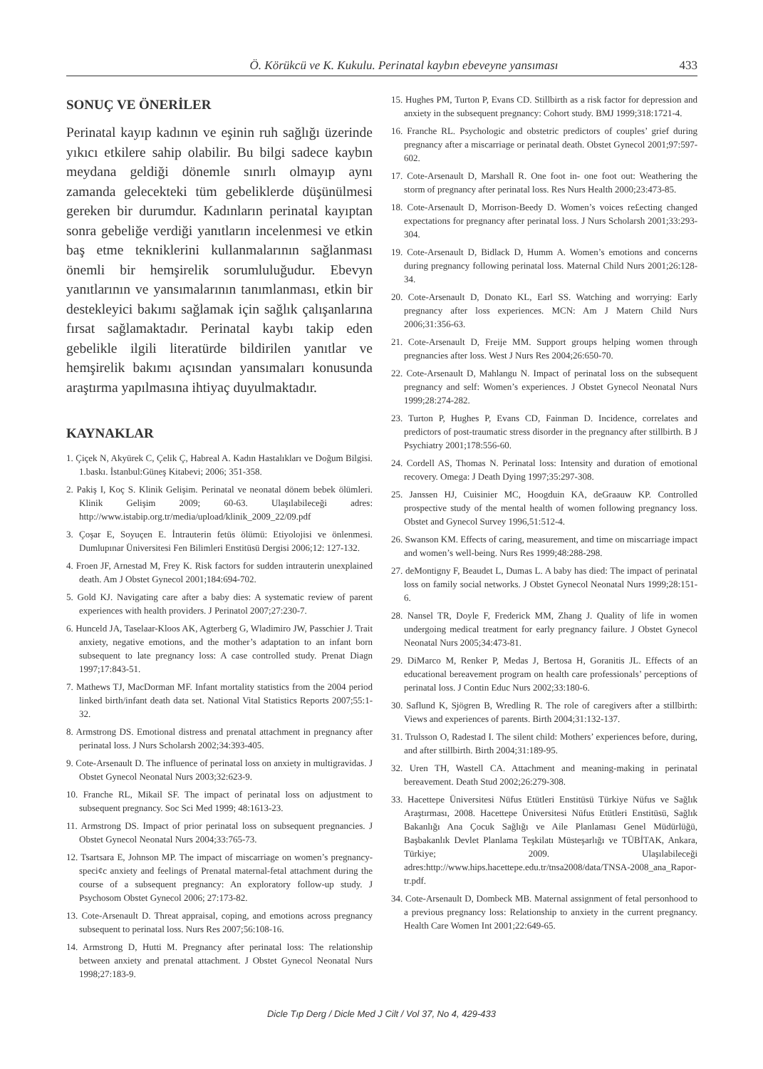Ö. Körükcü ve K. Kukulu. Perinatal kaybın ebeveyne yansıması 433
SONUÇ VE ÖNERİLER
Perinatal kayıp kadının ve eşinin ruh sağlığı üzerinde yıkıcı etkilere sahip olabilir. Bu bilgi sadece kaybın meydana geldiği dönemle sınırlı olmayıp aynı zamanda gelecekteki tüm gebeliklerde düşünülmesi gereken bir durumdur. Kadınların perinatal kayıptan sonra gebeliğe verdiği yanıtların incelenmesi ve etkin baş etme tekniklerini kullanmalarının sağlanması önemli bir hemşirelik sorumluluğudur. Ebevyn yanıtlarının ve yansımalarının tanımlanması, etkin bir destekleyici bakımı sağlamak için sağlık çalışanlarına fırsat sağlamaktadır. Perinatal kaybı takip eden gebelikle ilgili literatürde bildirilen yanıtlar ve hemşirelik bakımı açısından yansımaları konusunda araştırma yapılmasına ihtiyaç duyulmaktadır.
KAYNAKLAR
1. Çiçek N, Akyürek C, Çelik Ç, Habreal A. Kadın Hastalıkları ve Doğum Bilgisi. 1.baskı. İstanbul:Güneş Kitabevi; 2006; 351-358.
2. Pakiş I, Koç S. Klinik Gelişim. Perinatal ve neonatal dönem bebek ölümleri. Klinik Gelişim 2009; 60-63. Ulaşılabileceği adres: http://www.istabip.org.tr/media/upload/klinik_2009_22/09.pdf
3. Çoşar E, Soyuçen E. İntrauterin fetüs ölümü: Etiyolojisi ve önlenmesi. Dumlupınar Üniversitesi Fen Bilimleri Enstitüsü Dergisi 2006;12: 127-132.
4. Froen JF, Arnestad M, Frey K. Risk factors for sudden intrauterin unexplained death. Am J Obstet Gynecol 2001;184:694-702.
5. Gold KJ. Navigating care after a baby dies: A systematic review of parent experiences with health providers. J Perinatol 2007;27:230-7.
6. Hunceld JA, Taselaar-Kloos AK, Agterberg G, Wladimiro JW, Passchier J. Trait anxiety, negative emotions, and the mother’s adaptation to an infant born subsequent to late pregnancy loss: A case controlled study. Prenat Diagn 1997;17:843-51.
7. Mathews TJ, MacDorman MF. Infant mortality statistics from the 2004 period linked birth/infant death data set. National Vital Statistics Reports 2007;55:1-32.
8. Armstrong DS. Emotional distress and prenatal attachment in pregnancy after perinatal loss. J Nurs Scholarsh 2002;34:393-405.
9. Cote-Arsenault D. The influence of perinatal loss on anxiety in multigravidas. J Obstet Gynecol Neonatal Nurs 2003;32:623-9.
10. Franche RL, Mikail SF. The impact of perinatal loss on adjustment to subsequent pregnancy. Soc Sci Med 1999; 48:1613-23.
11. Armstrong DS. Impact of prior perinatal loss on subsequent pregnancies. J Obstet Gynecol Neonatal Nurs 2004;33:765-73.
12. Tsartsara E, Johnson MP. The impact of miscarriage on women’s pregnancy-speci¢c anxiety and feelings of Prenatal maternal-fetal attachment during the course of a subsequent pregnancy: An exploratory follow-up study. J Psychosom Obstet Gynecol 2006; 27:173-82.
13. Cote-Arsenault D. Threat appraisal, coping, and emotions across pregnancy subsequent to perinatal loss. Nurs Res 2007;56:108-16.
14. Armstrong D, Hutti M. Pregnancy after perinatal loss: The relationship between anxiety and prenatal attachment. J Obstet Gynecol Neonatal Nurs 1998;27:183-9.
15. Hughes PM, Turton P, Evans CD. Stillbirth as a risk factor for depression and anxiety in the subsequent pregnancy: Cohort study. BMJ 1999;318:1721-4.
16. Franche RL. Psychologic and obstetric predictors of couples’ grief during pregnancy after a miscarriage or perinatal death. Obstet Gynecol 2001;97:597-602.
17. Cote-Arsenault D, Marshall R. One foot in- one foot out: Weathering the storm of pregnancy after perinatal loss. Res Nurs Health 2000;23:473-85.
18. Cote-Arsenault D, Morrison-Beedy D. Women’s voices re£ecting changed expectations for pregnancy after perinatal loss. J Nurs Scholarsh 2001;33:293-304.
19. Cote-Arsenault D, Bidlack D, Humm A. Women’s emotions and concerns during pregnancy following perinatal loss. Maternal Child Nurs 2001;26:128-34.
20. Cote-Arsenault D, Donato KL, Earl SS. Watching and worrying: Early pregnancy after loss experiences. MCN: Am J Matern Child Nurs 2006;31:356-63.
21. Cote-Arsenault D, Freije MM. Support groups helping women through pregnancies after loss. West J Nurs Res 2004;26:650-70.
22. Cote-Arsenault D, Mahlangu N. Impact of perinatal loss on the subsequent pregnancy and self: Women’s experiences. J Obstet Gynecol Neonatal Nurs 1999;28:274-282.
23. Turton P, Hughes P, Evans CD, Fainman D. Incidence, correlates and predictors of post-traumatic stress disorder in the pregnancy after stillbirth. B J Psychiatry 2001;178:556-60.
24. Cordell AS, Thomas N. Perinatal loss: Intensity and duration of emotional recovery. Omega: J Death Dying 1997;35:297-308.
25. Janssen HJ, Cuisinier MC, Hoogduin KA, deGraauw KP. Controlled prospective study of the mental health of women following pregnancy loss. Obstet and Gynecol Survey 1996,51:512-4.
26. Swanson KM. Effects of caring, measurement, and time on miscarriage impact and women’s well-being. Nurs Res 1999;48:288-298.
27. deMontigny F, Beaudet L, Dumas L. A baby has died: The impact of perinatal loss on family social networks. J Obstet Gynecol Neonatal Nurs 1999;28:151-6.
28. Nansel TR, Doyle F, Frederick MM, Zhang J. Quality of life in women undergoing medical treatment for early pregnancy failure. J Obstet Gynecol Neonatal Nurs 2005;34:473-81.
29. DiMarco M, Renker P, Medas J, Bertosa H, Goranitis JL. Effects of an educational bereavement program on health care professionals’ perceptions of perinatal loss. J Contin Educ Nurs 2002;33:180-6.
30. Saflund K, Sjögren B, Wredling R. The role of caregivers after a stillbirth: Views and experiences of parents. Birth 2004;31:132-137.
31. Trulsson O, Radestad I. The silent child: Mothers’ experiences before, during, and after stillbirth. Birth 2004;31:189-95.
32. Uren TH, Wastell CA. Attachment and meaning-making in perinatal bereavement. Death Stud 2002;26:279-308.
33. Hacettepe Üniversitesi Nüfus Etütleri Enstitüsü Türkiye Nüfus ve Sağlık Araştırması, 2008. Hacettepe Üniversitesi Nüfus Etütleri Enstitüsü, Sağlık Bakanlığı Ana Çocuk Sağlığı ve Aile Planlaması Genel Müdürlüğü, Başbakanlık Devlet Planlama Teşkilatı Müsteşarlığı ve TÜBİTAK, Ankara, Türkiye; 2009. Ulaşılabileceği adres:http://www.hips.hacettepe.edu.tr/tnsa2008/data/TNSA-2008_ana_Rapor-tr.pdf.
34. Cote-Arsenault D, Dombeck MB. Maternal assignment of fetal personhood to a previous pregnancy loss: Relationship to anxiety in the current pregnancy. Health Care Women Int 2001;22:649-65.
Dicle Tıp Derg / Dicle Med J Cilt / Vol 37, No 4, 429-433